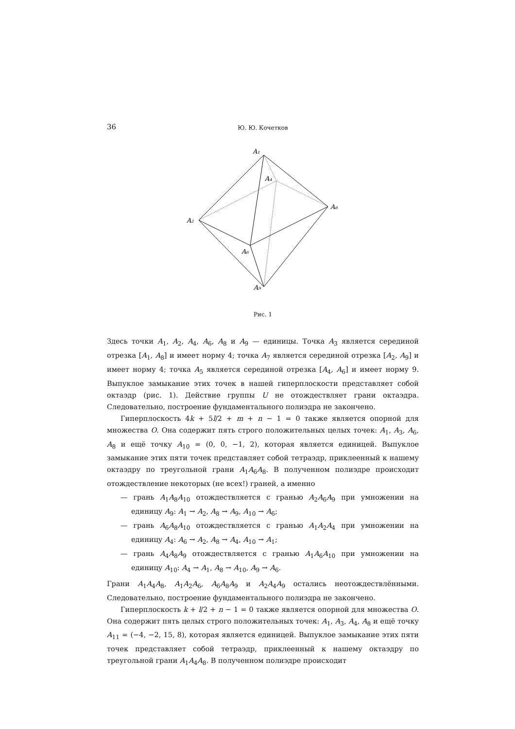36 Ю. Ю. Кочетков
A₁
A₄
A₈
A₂
A₆
A₉
Рис. 1
Здесь точки A<sub>1</sub>, A<sub>2</sub>, A<sub>4</sub>, A<sub>6</sub>, A<sub>8</sub> и A<sub>9</sub> — единицы. Точка A<sub>3</sub> является серединой отрезка [A<sub>1</sub>, A<sub>8</sub>] и имеет норму 4; точка A<sub>7</sub> является серединой отрезка [A<sub>2</sub>, A<sub>9</sub>] и имеет норму 4; точка A<sub>5</sub> является серединой отрезка [A<sub>4</sub>, A<sub>6</sub>] и имеет норму 9. Выпуклое замыкание этих точек в нашей гиперплоскости представляет собой октаэдр (рис. 1). Действие группы U не отождествляет грани октаэдра. Следовательно, построение фундаментального полиэдра не закончено.
Гиперплоскость 4k + 5l/2 + m + n − 1 = 0 также является опорной для множества O. Она содержит пять строго положительных целых точек: A<sub>1</sub>, A<sub>3</sub>, A<sub>6</sub>, A<sub>8</sub> и ещё точку A<sub>10</sub> = (0, 0, −1, 2), которая является единицей. Выпуклое замыкание этих пяти точек представляет собой тетраэдр, приклеенный к нашему октаэдру по треугольной грани A<sub>1</sub>A<sub>6</sub>A<sub>8</sub>. В полученном полиэдре происходит отождествление некоторых (не всех!) граней, а именно
— грань A<sub>1</sub>A<sub>8</sub>A<sub>10</sub> отождествляется с гранью A<sub>2</sub>A<sub>6</sub>A<sub>9</sub> при умножении на единицу A<sub>9</sub>: A<sub>1</sub> → A<sub>2</sub>, A<sub>8</sub> → A<sub>9</sub>, A<sub>10</sub> → A<sub>6</sub>;
— грань A<sub>6</sub>A<sub>8</sub>A<sub>10</sub> отождествляется с гранью A<sub>1</sub>A<sub>2</sub>A<sub>4</sub> при умножении на единицу A<sub>4</sub>: A<sub>6</sub> → A<sub>2</sub>, A<sub>8</sub> → A<sub>4</sub>, A<sub>10</sub> → A<sub>1</sub>;
— грань A<sub>4</sub>A<sub>8</sub>A<sub>9</sub> отождествляется с гранью A<sub>1</sub>A<sub>6</sub>A<sub>10</sub> при умножении на единицу A<sub>10</sub>: A<sub>4</sub> → A<sub>1</sub>, A<sub>8</sub> → A<sub>10</sub>, A<sub>9</sub> → A<sub>6</sub>.
Грани A<sub>1</sub>A<sub>4</sub>A<sub>8</sub>, A<sub>1</sub>A<sub>2</sub>A<sub>6</sub>, A<sub>6</sub>A<sub>8</sub>A<sub>9</sub> и A<sub>2</sub>A<sub>4</sub>A<sub>9</sub> остались неотождествлёнными. Следовательно, построение фундаментального полиэдра не закончено.
Гиперплоскость k + l/2 + n − 1 = 0 также является опорной для множества O. Она содержит пять целых строго положительных точек: A<sub>1</sub>, A<sub>3</sub>, A<sub>4</sub>, A<sub>8</sub> и ещё точку A<sub>11</sub> = (−4, −2, 15, 8), которая является единицей. Выпуклое замыкание этих пяти точек представляет собой тетраэдр, приклеенный к нашему октаэдру по треугольной грани A<sub>1</sub>A<sub>4</sub>A<sub>8</sub>. В полученном полиэдре происходит